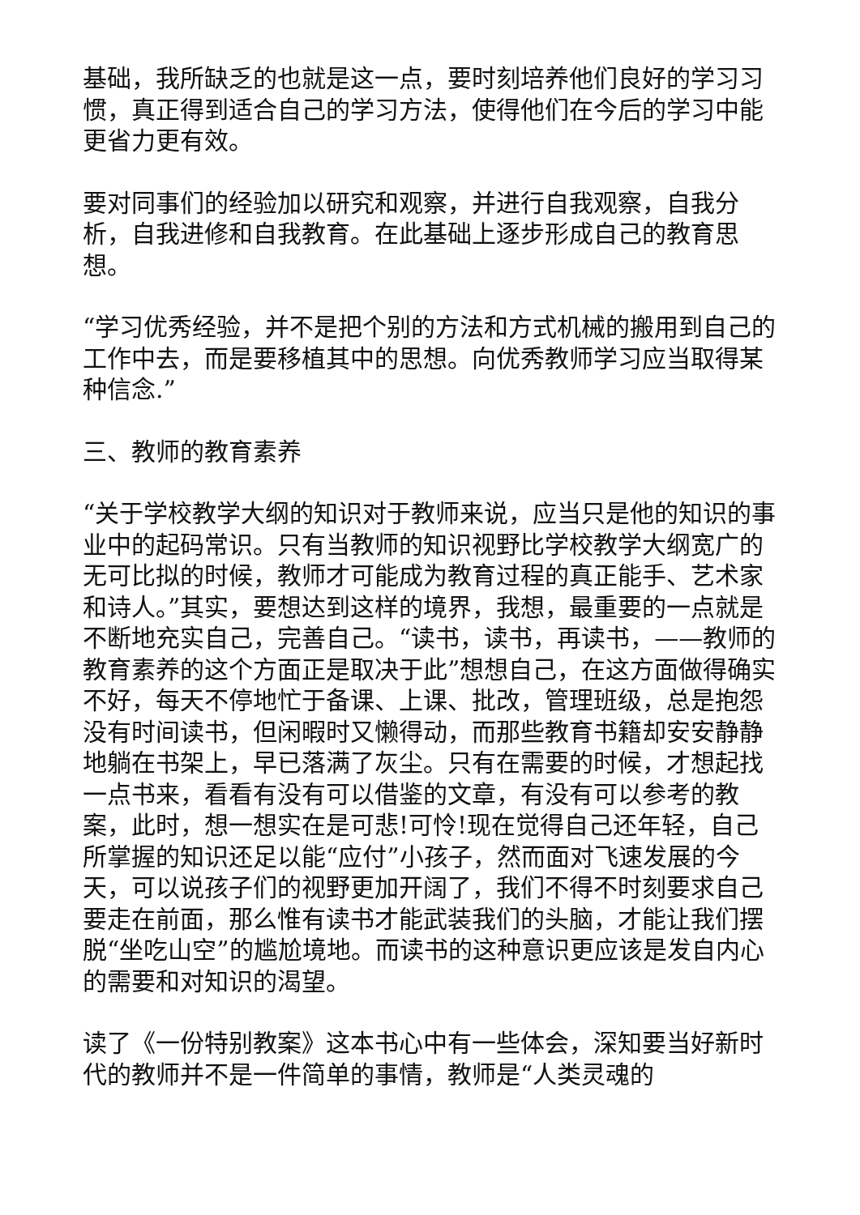基础，我所缺乏的也就是这一点，要时刻培养他们良好的学习习惯，真正得到适合自己的学习方法，使得他们在今后的学习中能更省力更有效。
要对同事们的经验加以研究和观察，并进行自我观察，自我分析，自我进修和自我教育。在此基础上逐步形成自己的教育思想。
“学习优秀经验，并不是把个别的方法和方式机械的搬用到自己的工作中去，而是要移植其中的思想。向优秀教师学习应当取得某种信念.”
三、教师的教育素养
“关于学校教学大纲的知识对于教师来说，应当只是他的知识的事业中的起码常识。只有当教师的知识视野比学校教学大纲宽广的无可比拟的时候，教师才可能成为教育过程的真正能手、艺术家和诗人。”其实，要想达到这样的境界，我想，最重要的一点就是不断地充实自己，完善自己。“读书，读书，再读书，——教师的教育素养的这个方面正是取决于此”想想自己，在这方面做得确实不好，每天不停地忙于备课、上课、批改，管理班级，总是抱怨没有时间读书，但闲暇时又懒得动，而那些教育书籍却安安静静地躺在书架上，早已落满了灰尘。只有在需要的时候，才想起找一点书来，看看有没有可以借鉴的文章，有没有可以参考的教案，此时，想一想实在是可悲!可怜!现在觉得自己还年轻，自己所掌握的知识还足以能“应付”小孩子，然而面对飞速发展的今天，可以说孩子们的视野更加开阔了，我们不得不时刻要求自己要走在前面，那么惟有读书才能武装我们的头脑，才能让我们摆脱“坐吃山空”的尴尬境地。而读书的这种意识更应该是发自内心的需要和对知识的渴望。
读了《一份特别教案》这本书心中有一些体会，深知要当好新时代的教师并不是一件简单的事情，教师是“人类灵魂的